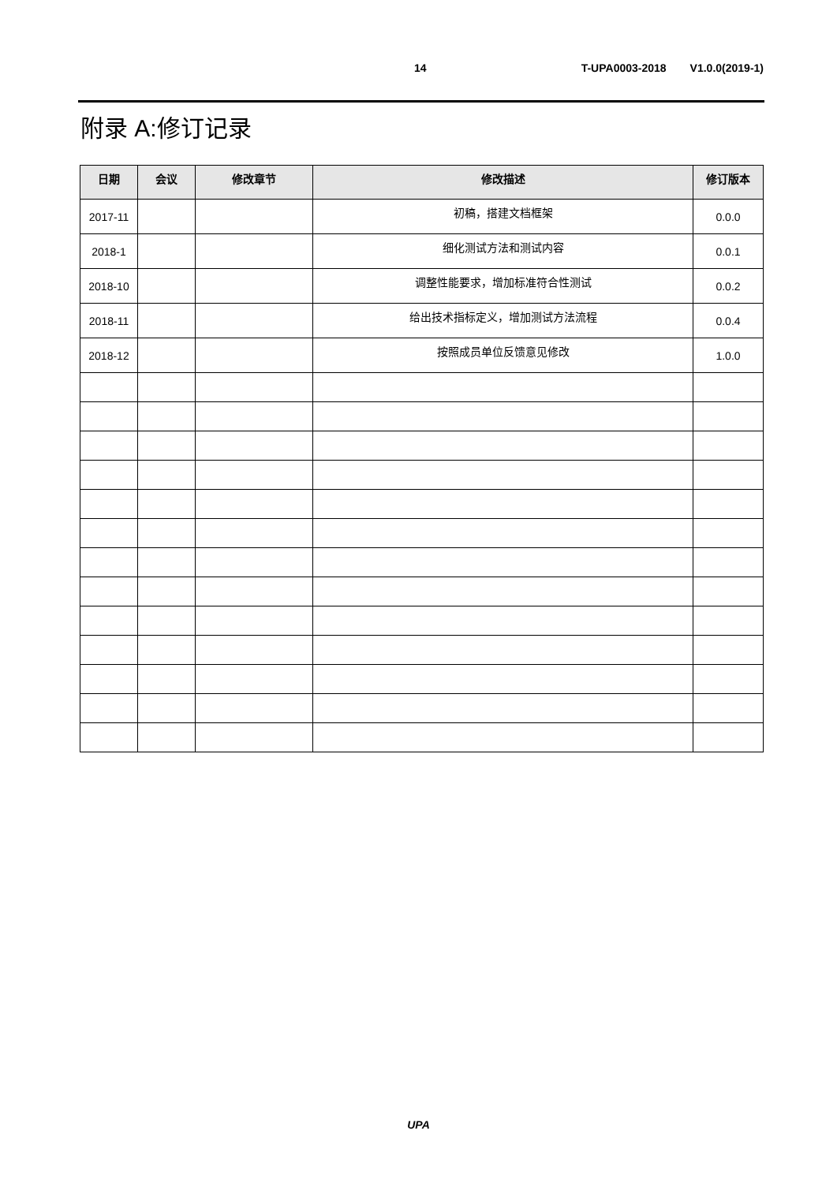14 T-UPA0003-2018 V1.0.0(2019-1)
附录 A:修订记录
| 日期 | 会议 | 修改章节 | 修改描述 | 修订版本 |
| --- | --- | --- | --- | --- |
| 2017-11 | | | 初稿，搭建文档框架 | 0.0.0 |
| 2018-1 | | | 细化测试方法和测试内容 | 0.0.1 |
| 2018-10 | | | 调整性能要求，增加标准符合性测试 | 0.0.2 |
| 2018-11 | | | 给出技术指标定义，增加测试方法流程 | 0.0.4 |
| 2018-12 | | | 按照成员单位反馈意见修改 | 1.0.0 |
UPA